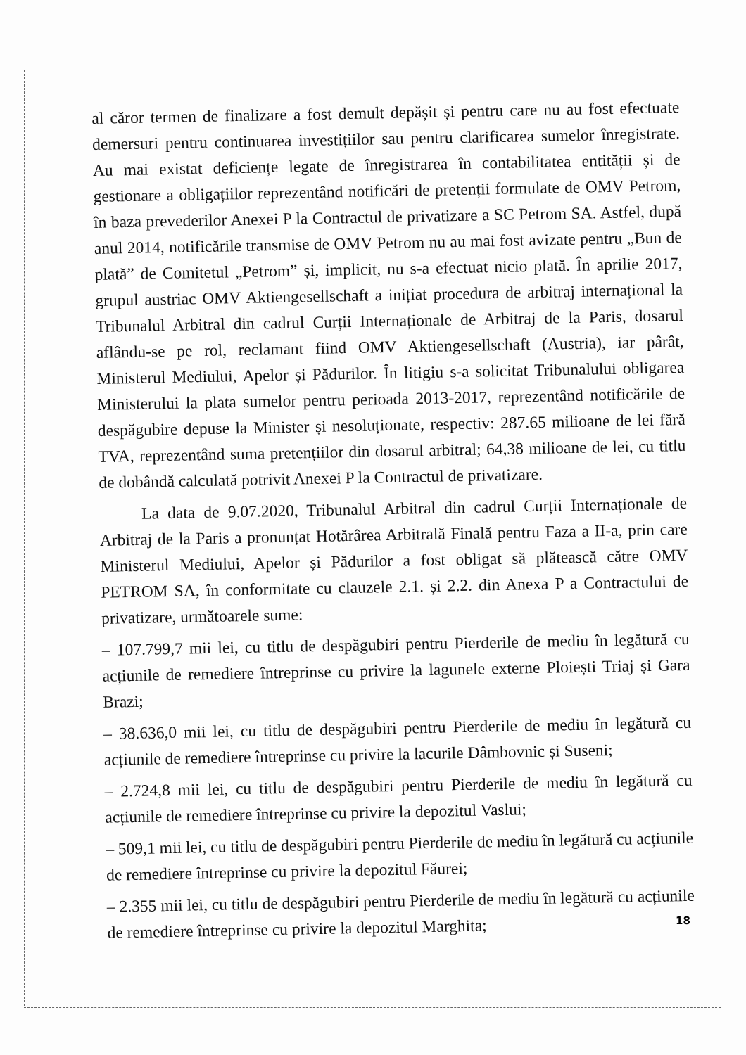al căror termen de finalizare a fost demult depășit și pentru care nu au fost efectuate demersuri pentru continuarea investițiilor sau pentru clarificarea sumelor înregistrate. Au mai existat deficiențe legate de înregistrarea în contabilitatea entității și de gestionare a obligațiilor reprezentând notificări de pretenții formulate de OMV Petrom, în baza prevederilor Anexei P la Contractul de privatizare a SC Petrom SA. Astfel, după anul 2014, notificările transmise de OMV Petrom nu au mai fost avizate pentru „Bun de plată” de Comitetul „Petrom” și, implicit, nu s-a efectuat nicio plată. În aprilie 2017, grupul austriac OMV Aktiengesellschaft a inițiat procedura de arbitraj internațional la Tribunalul Arbitral din cadrul Curții Internaționale de Arbitraj de la Paris, dosarul aflându-se pe rol, reclamant fiind OMV Aktiengesellschaft (Austria), iar pârât, Ministerul Mediului, Apelor și Pădurilor. În litigiu s-a solicitat Tribunalului obligarea Ministerului la plata sumelor pentru perioada 2013-2017, reprezentând notificările de despăgubire depuse la Minister și nesoluționate, respectiv: 287.65 milioane de lei fără TVA, reprezentând suma pretențiilor din dosarul arbitral; 64,38 milioane de lei, cu titlu de dobândă calculată potrivit Anexei P la Contractul de privatizare.
La data de 9.07.2020, Tribunalul Arbitral din cadrul Curții Internaționale de Arbitraj de la Paris a pronunțat Hotărârea Arbitrală Finală pentru Faza a II-a, prin care Ministerul Mediului, Apelor și Pădurilor a fost obligat să plătească către OMV PETROM SA, în conformitate cu clauzele 2.1. și 2.2. din Anexa P a Contractului de privatizare, următoarele sume:
– 107.799,7 mii lei, cu titlu de despăgubiri pentru Pierderile de mediu în legătură cu acțiunile de remediere întreprinse cu privire la lagunele externe Ploiești Triaj și Gara Brazi;
– 38.636,0 mii lei, cu titlu de despăgubiri pentru Pierderile de mediu în legătură cu acțiunile de remediere întreprinse cu privire la lacurile Dâmbovnic și Suseni;
– 2.724,8 mii lei, cu titlu de despăgubiri pentru Pierderile de mediu în legătură cu acțiunile de remediere întreprinse cu privire la depozitul Vaslui;
– 509,1 mii lei, cu titlu de despăgubiri pentru Pierderile de mediu în legătură cu acțiunile de remediere întreprinse cu privire la depozitul Făurei;
– 2.355 mii lei, cu titlu de despăgubiri pentru Pierderile de mediu în legătură cu acțiunile de remediere întreprinse cu privire la depozitul Marghita;
18